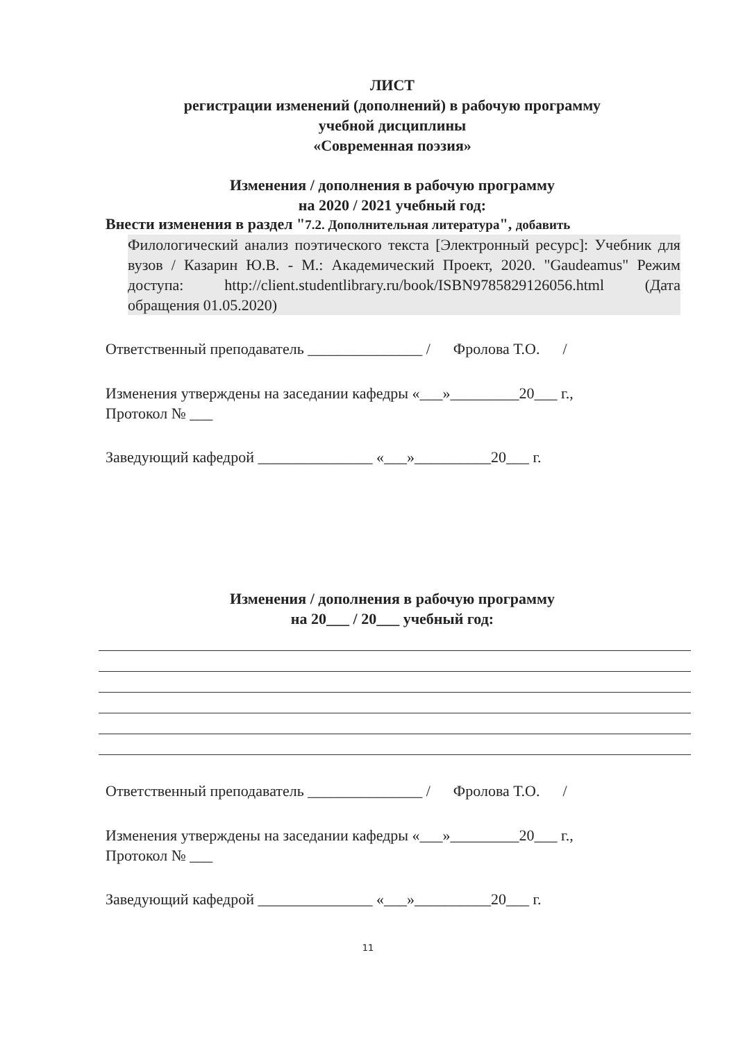ЛИСТ
регистрации изменений (дополнений) в рабочую программу
учебной дисциплины
«Современная поэзия»
Изменения / дополнения в рабочую программу
на 2020 / 2021 учебный год:
Внести изменения в раздел "7.2. Дополнительная литература", добавить
Филологический анализ поэтического текста [Электронный ресурс]: Учебник для вузов / Казарин Ю.В. - М.: Академический Проект, 2020. "Gaudeamus" Режим доступа: http://client.studentlibrary.ru/book/ISBN9785829126056.html (Дата обращения 01.05.2020)
Ответственный преподаватель _______________ / Фролова Т.О. /
Изменения утверждены на заседании кафедры «___»_________20___ г.,
Протокол № ___
Заведующий кафедрой _______________ «___»__________20___ г.
Изменения / дополнения в рабочую программу
на 20___ / 20___ учебный год:
Ответственный преподаватель _______________ / Фролова Т.О. /
Изменения утверждены на заседании кафедры «___»_________20___ г.,
Протокол № ___
Заведующий кафедрой _______________ «___»__________20___ г.
11